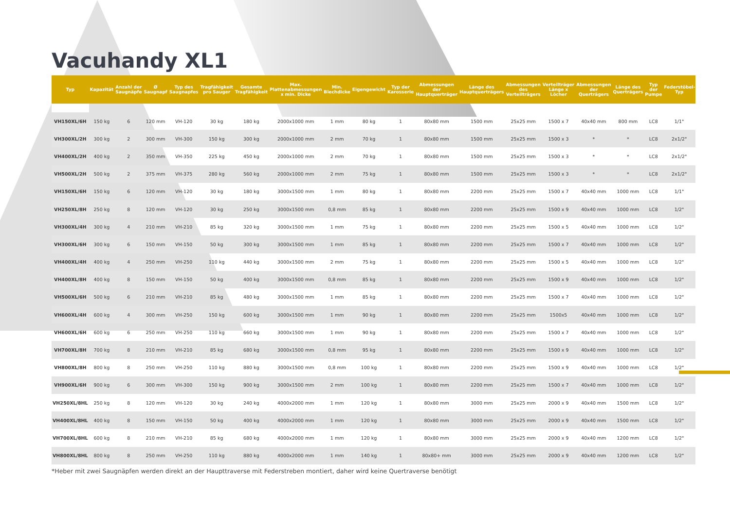Vacuhandy XL1
| Typ | Kapazität | Anzahl der Saugnäpfe | Ø Saugnapf | Typ des Saugnapfes | Tragfähigkeit pro Sauger | Gesamte Tragfähigkeit | Max. Plattenabmessungen x min. Dicke | Min. Blechdicke | Eigengewicht | Typ der Karosserie | Abmessungen der Hauptquerträger | Länge des Hauptquerträgers | Abmessungen des Verteilträgers | Verteilträger Länge x Löcher | Abmessungen der Querträgers | Länge des Querträgers | Typ der Pumpe | Federstöbel-Typ |
| --- | --- | --- | --- | --- | --- | --- | --- | --- | --- | --- | --- | --- | --- | --- | --- | --- | --- | --- |
| VH150XL/6H | 150 kg | 6 | 120 mm | VH-120 | 30 kg | 180 kg | 2000x1000 mm | 1 mm | 80 kg | 1 | 80x80 mm | 1500 mm | 25x25 mm | 1500 x 7 | 40x40 mm | 800 mm | LC8 | 1/1" |
| VH300XL/2H | 300 kg | 2 | 300 mm | VH-300 | 150 kg | 300 kg | 2000x1000 mm | 2 mm | 70 kg | 1 | 80x80 mm | 1500 mm | 25x25 mm | 1500 x 3 | * | * | LC8 | 2x1/2" |
| VH400XL/2H | 400 kg | 2 | 350 mm | VH-350 | 225 kg | 450 kg | 2000x1000 mm | 2 mm | 70 kg | 1 | 80x80 mm | 1500 mm | 25x25 mm | 1500 x 3 | * | * | LC8 | 2x1/2" |
| VH500XL/2H | 500 kg | 2 | 375 mm | VH-375 | 280 kg | 560 kg | 2000x1000 mm | 2 mm | 75 kg | 1 | 80x80 mm | 1500 mm | 25x25 mm | 1500 x 3 | * | * | LC8 | 2x1/2" |
| VH150XL/6H | 150 kg | 6 | 120 mm | VH-120 | 30 kg | 180 kg | 3000x1500 mm | 1 mm | 80 kg | 1 | 80x80 mm | 2200 mm | 25x25 mm | 1500 x 7 | 40x40 mm | 1000 mm | LC8 | 1/1" |
| VH250XL/8H | 250 kg | 8 | 120 mm | VH-120 | 30 kg | 250 kg | 3000x1500 mm | 0,8 mm | 85 kg | 1 | 80x80 mm | 2200 mm | 25x25 mm | 1500 x 9 | 40x40 mm | 1000 mm | LC8 | 1/2" |
| VH300XL/4H | 300 kg | 4 | 210 mm | VH-210 | 85 kg | 320 kg | 3000x1500 mm | 1 mm | 75 kg | 1 | 80x80 mm | 2200 mm | 25x25 mm | 1500 x 5 | 40x40 mm | 1000 mm | LC8 | 1/2" |
| VH300XL/6H | 300 kg | 6 | 150 mm | VH-150 | 50 kg | 300 kg | 3000x1500 mm | 1 mm | 85 kg | 1 | 80x80 mm | 2200 mm | 25x25 mm | 1500 x 7 | 40x40 mm | 1000 mm | LC8 | 1/2" |
| VH400XL/4H | 400 kg | 4 | 250 mm | VH-250 | 110 kg | 440 kg | 3000x1500 mm | 2 mm | 75 kg | 1 | 80x80 mm | 2200 mm | 25x25 mm | 1500 x 5 | 40x40 mm | 1000 mm | LC8 | 1/2" |
| VH400XL/8H | 400 kg | 8 | 150 mm | VH-150 | 50 kg | 400 kg | 3000x1500 mm | 0,8 mm | 85 kg | 1 | 80x80 mm | 2200 mm | 25x25 mm | 1500 x 9 | 40x40 mm | 1000 mm | LC8 | 1/2" |
| VH500XL/6H | 500 kg | 6 | 210 mm | VH-210 | 85 kg | 480 kg | 3000x1500 mm | 1 mm | 85 kg | 1 | 80x80 mm | 2200 mm | 25x25 mm | 1500 x 7 | 40x40 mm | 1000 mm | LC8 | 1/2" |
| VH600XL/4H | 600 kg | 4 | 300 mm | VH-250 | 150 kg | 600 kg | 3000x1500 mm | 1 mm | 90 kg | 1 | 80x80 mm | 2200 mm | 25x25 mm | 1500x5 | 40x40 mm | 1000 mm | LC8 | 1/2" |
| VH600XL/6H | 600 kg | 6 | 250 mm | VH-250 | 110 kg | 660 kg | 3000x1500 mm | 1 mm | 90 kg | 1 | 80x80 mm | 2200 mm | 25x25 mm | 1500 x 7 | 40x40 mm | 1000 mm | LC8 | 1/2" |
| VH700XL/8H | 700 kg | 8 | 210 mm | VH-210 | 85 kg | 680 kg | 3000x1500 mm | 0,8 mm | 95 kg | 1 | 80x80 mm | 2200 mm | 25x25 mm | 1500 x 9 | 40x40 mm | 1000 mm | LC8 | 1/2" |
| VH800XL/8H | 800 kg | 8 | 250 mm | VH-250 | 110 kg | 880 kg | 3000x1500 mm | 0,8 mm | 100 kg | 1 | 80x80 mm | 2200 mm | 25x25 mm | 1500 x 9 | 40x40 mm | 1000 mm | LC8 | 1/2" |
| VH900XL/6H | 900 kg | 6 | 300 mm | VH-300 | 150 kg | 900 kg | 3000x1500 mm | 2 mm | 100 kg | 1 | 80x80 mm | 2200 mm | 25x25 mm | 1500 x 7 | 40x40 mm | 1000 mm | LC8 | 1/2" |
| VH250XL/8HL | 250 kg | 8 | 120 mm | VH-120 | 30 kg | 240 kg | 4000x2000 mm | 1 mm | 120 kg | 1 | 80x80 mm | 3000 mm | 25x25 mm | 2000 x 9 | 40x40 mm | 1500 mm | LC8 | 1/2" |
| VH400XL/8HL | 400 kg | 8 | 150 mm | VH-150 | 50 kg | 400 kg | 4000x2000 mm | 1 mm | 120 kg | 1 | 80x80 mm | 3000 mm | 25x25 mm | 2000 x 9 | 40x40 mm | 1500 mm | LC8 | 1/2" |
| VH700XL/8HL | 600 kg | 8 | 210 mm | VH-210 | 85 kg | 680 kg | 4000x2000 mm | 1 mm | 120 kg | 1 | 80x80 mm | 3000 mm | 25x25 mm | 2000 x 9 | 40x40 mm | 1200 mm | LC8 | 1/2" |
| VH800XL/8HL | 800 kg | 8 | 250 mm | VH-250 | 110 kg | 880 kg | 4000x2000 mm | 1 mm | 140 kg | 1 | 80x80+ mm | 3000 mm | 25x25 mm | 2000 x 9 | 40x40 mm | 1200 mm | LC8 | 1/2" |
*Heber mit zwei Saugnäpfen werden direkt an der Haupttraverse mit Federstreben montiert, daher wird keine Quertraverse benötigt